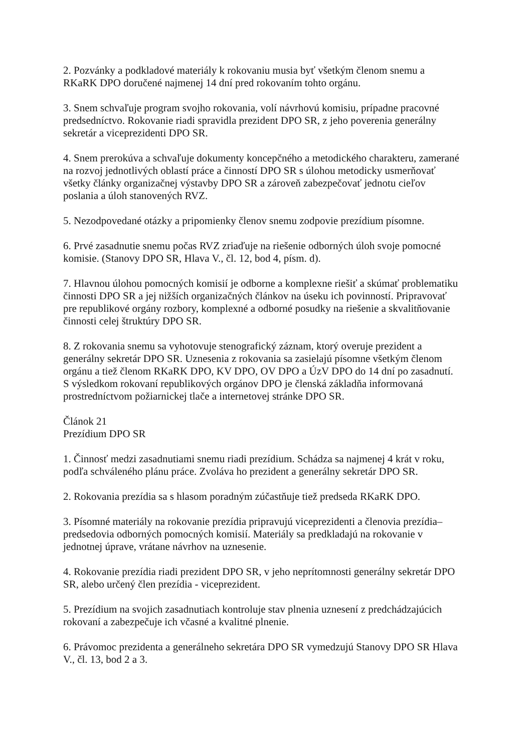2. Pozvánky a podkladové materiály k rokovaniu musia byť všetkým členom snemu a
RKaRK DPO doručené najmenej 14 dní pred rokovaním tohto orgánu.
3. Snem schvaľuje program svojho rokovania, volí návrhovú komisiu, prípadne pracovné
predsedníctvo. Rokovanie riadi spravidla prezident DPO SR, z jeho poverenia generálny
sekretár a viceprezidenti DPO SR.
4. Snem prerokúva a schvaľuje dokumenty koncepčného a metodického charakteru, zamerané
na rozvoj jednotlivých oblastí práce a činností DPO SR s úlohou metodicky usmerňovať
všetky články organizačnej výstavby DPO SR a zároveň zabezpečovať jednotu cieľov
poslania a úloh stanovených RVZ.
5. Nezodpovedané otázky a pripomienky členov snemu zodpovie prezídium písomne.
6. Prvé zasadnutie snemu počas RVZ zriaďuje na riešenie odborných úloh svoje pomocné
komisie. (Stanovy DPO SR, Hlava V., čl. 12, bod 4, písm. d).
7. Hlavnou úlohou pomocných komisií je odborne a komplexne riešiť a skúmať problematiku
činnosti DPO SR a jej nižších organizačných článkov na úseku ich povinností. Pripravovať
pre republikové orgány rozbory, komplexné a odborné posudky na riešenie a skvalitňovanie
činnosti celej štruktúry DPO SR.
8. Z rokovania snemu sa vyhotovuje stenografický záznam, ktorý overuje prezident a
generálny sekretár DPO SR. Uznesenia z rokovania sa zasielajú písomne všetkým členom
orgánu a tiež členom RKaRK DPO, KV DPO, OV DPO a ÚzV DPO do 14 dní po zasadnutí.
S výsledkom rokovaní republikových orgánov DPO je členská základňa informovaná
prostredníctvom požiarnickej tlače a internetovej stránke DPO SR.
Článok 21
Prezídium DPO SR
1. Činnosť medzi zasadnutiami snemu riadi prezídium. Schádza sa najmenej 4 krát v roku,
podľa schváleného plánu práce. Zvoláva ho prezident a generálny sekretár DPO SR.
2. Rokovania prezídia sa s hlasom poradným zúčastňuje tiež predseda RKaRK DPO.
3. Písomné materiály na rokovanie prezídia pripravujú viceprezidenti a členovia prezídia–
predsedovia odborných pomocných komisií. Materiály sa predkladajú na rokovanie v
jednotnej úprave, vrátane návrhov na uznesenie.
4. Rokovanie prezídia riadi prezident DPO SR, v jeho neprítomnosti generálny sekretár DPO
SR, alebo určený člen prezídia - viceprezident.
5. Prezídium na svojich zasadnutiach kontroluje stav plnenia uznesení z predchádzajúcich
rokovaní a zabezpečuje ich včasné a kvalitné plnenie.
6. Právomoc prezidenta a generálneho sekretára DPO SR vymedzujú Stanovy DPO SR Hlava
V., čl. 13, bod 2 a 3.